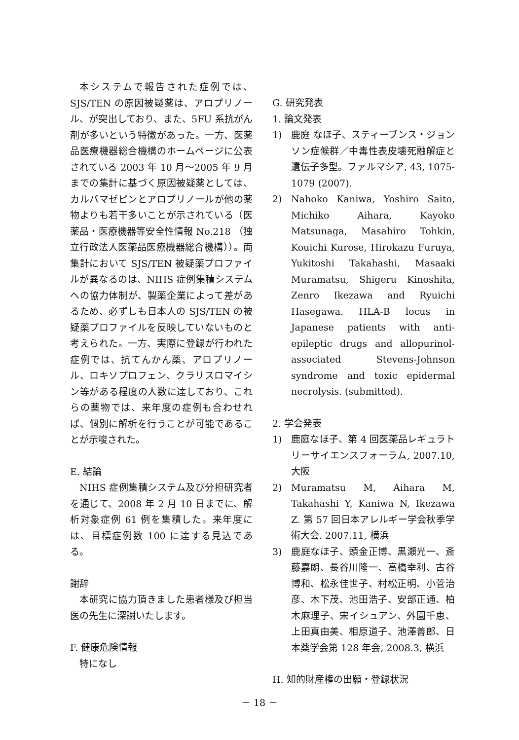本システムで報告された症例では、SJS/TEN の原因被疑薬は、アロプリノール、が突出しており、また、5FU 系抗がん剤が多いという特徴があった。一方、医薬品医療機器総合機構のホームページに公表されている 2003 年 10 月～2005 年 9 月までの集計に基づく原因被疑薬としては、カルバマゼピンとアロプリノールが他の薬物よりも若干多いことが示されている（医薬品・医療機器等安全性情報 No.218 （独立行政法人医薬品医療機器総合機構））。両集計において SJS/TEN 被疑薬プロファイルが異なるのは、NIHS 症例集積システムへの協力体制が、製薬企業によって差があるため、必ずしも日本人の SJS/TEN の被疑薬プロファイルを反映していないものと考えられた。一方、実際に登録が行われた症例では、抗てんかん薬、アロプリノール、ロキソプロフェン、クラリスロマイシン等がある程度の人数に達しており、これらの薬物では、来年度の症例も合わせれば、個別に解析を行うことが可能であることが示唆された。
E. 結論
NIHS 症例集積システム及び分担研究者を通じて、2008 年 2 月 10 日までに、解析対象症例 61 例を集積した。来年度には、目標症例数 100 に達する見込である。
謝辞
本研究に協力頂きました患者様及び担当医の先生に深謝いたします。
F. 健康危険情報
特になし
G. 研究発表
1. 論文発表
1) 鹿庭 なほ子、スティーブンス・ジョンソン症候群／中毒性表皮壊死融解症と遺伝子多型。ファルマシア, 43, 1075-1079 (2007).
2) Nahoko Kaniwa, Yoshiro Saito, Michiko Aihara, Kayoko Matsunaga, Masahiro Tohkin, Kouichi Kurose, Hirokazu Furuya, Yukitoshi Takahashi, Masaaki Muramatsu, Shigeru Kinoshita, Zenro Ikezawa and Ryuichi Hasegawa. HLA-B locus in Japanese patients with anti-epileptic drugs and allopurinol-associated Stevens-Johnson syndrome and toxic epidermal necrolysis. (submitted).
2. 学会発表
1) 鹿庭なほ子、第 4 回医薬品レギュラトリーサイエンスフォーラム, 2007.10, 大阪
2) Muramatsu M, Aihara M, Takahashi Y, Kaniwa N, Ikezawa Z. 第 57 回日本アレルギー学会秋季学術大会. 2007.11, 横浜
3) 鹿庭なほ子、頭金正博、黒瀬光一、斎藤嘉朗、長谷川隆一、高橋幸利、古谷博和、松永佳世子、村松正明、小菅治彦、木下茂、池田浩子、安部正通、柏木麻理子、宋イシュアン、外園千恵、上田真由美、相原道子、池澤善郎、日本薬学会第 128 年会, 2008.3, 横浜
H. 知的財産権の出願・登録状況
－ 18 －